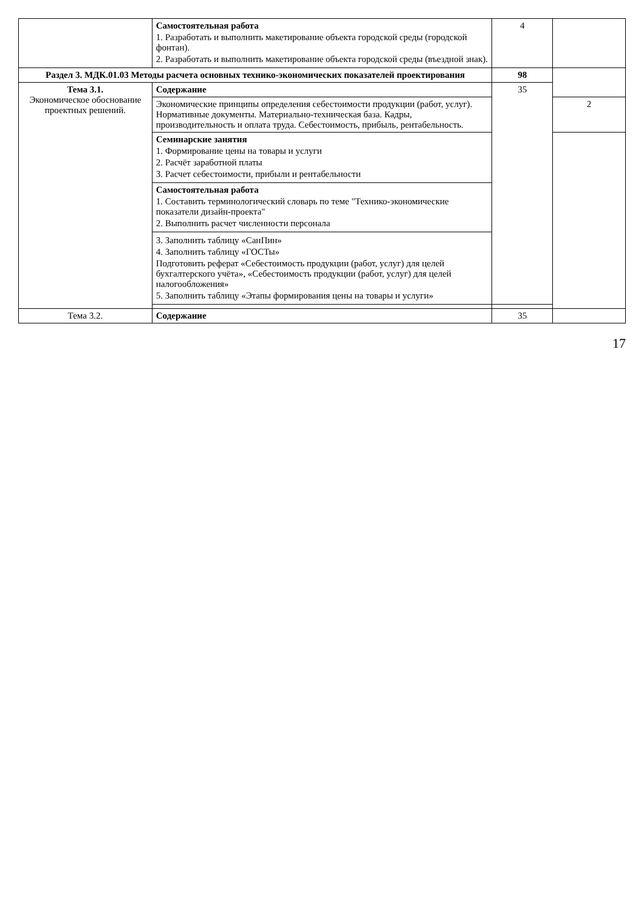| | Самостоятельная работа 1. Разработать и выполнить макетирование объекта городской среды (городской фонтан). 2. Разработать и выполнить макетирование объекта городской среды (въездной знак). | 4 | |
| Раздел 3. МДК.01.03 Методы расчета основных технико-экономических показателей проектирования | | 98 | |
| Тема 3.1. Экономическое обоснование проектных решений. | Содержание | 35 | |
| | Экономические принципы определения себестоимости продукции (работ, услуг). Нормативные документы. Материально-техническая база. Кадры, производительность и оплата труда. Себестоимость, прибыль, рентабельность. | | 2 |
| | Семинарские занятия 1. Формирование цены на товары и услуги 2. Расчёт заработной платы 3. Расчет себестоимости, прибыли и рентабельности | | |
| | Самостоятельная работа 1. Составить терминологический словарь по теме "Технико-экономические показатели дизайн-проекта" 2. Выполнить расчет численности персонала | | |
| | 3. Заполнить таблицу «СанПин» 4. Заполнить таблицу «ГОСТы» Подготовить реферат «Себестоимость продукции (работ, услуг) для целей бухгалтерского учёта», «Себестоимость продукции (работ, услуг) для целей налогообложения» 5. Заполнить таблицу «Этапы формирования цены на товары и услуги» | | |
| Тема 3.2. | Содержание | 35 | |
17